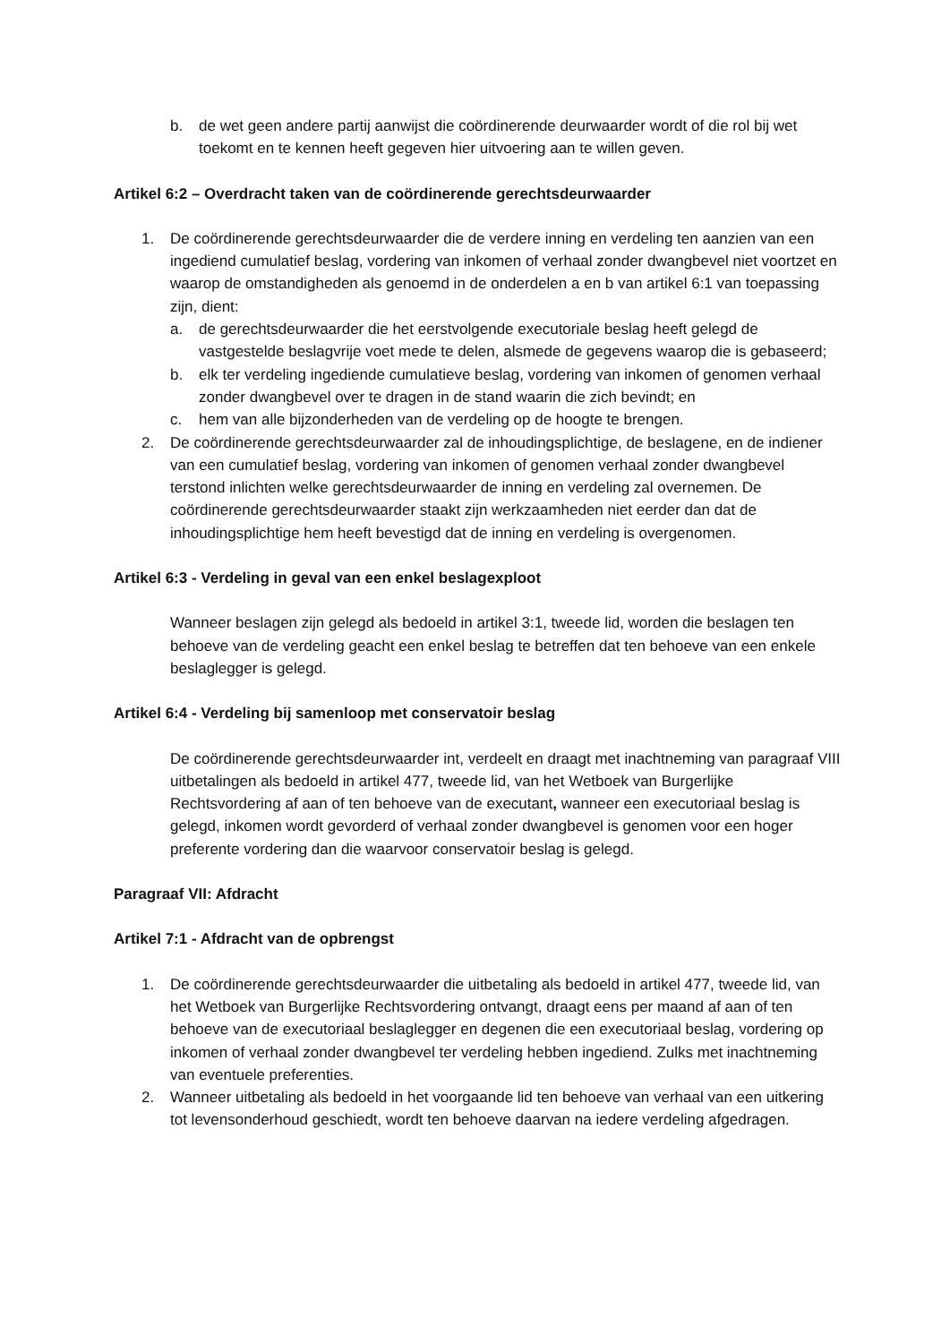b. de wet geen andere partij aanwijst die coördinerende deurwaarder wordt of die rol bij wet toekomt en te kennen heeft gegeven hier uitvoering aan te willen geven.
Artikel 6:2 – Overdracht taken van de coördinerende gerechtsdeurwaarder
1. De coördinerende gerechtsdeurwaarder die de verdere inning en verdeling ten aanzien van een ingediend cumulatief beslag, vordering van inkomen of verhaal zonder dwangbevel niet voortzet en waarop de omstandigheden als genoemd in de onderdelen a en b van artikel 6:1 van toepassing zijn, dient:
a. de gerechtsdeurwaarder die het eerstvolgende executoriale beslag heeft gelegd de vastgestelde beslagvrije voet mede te delen, alsmede de gegevens waarop die is gebaseerd;
b. elk ter verdeling ingediende cumulatieve beslag, vordering van inkomen of genomen verhaal zonder dwangbevel over te dragen in de stand waarin die zich bevindt; en
c. hem van alle bijzonderheden van de verdeling op de hoogte te brengen.
2. De coördinerende gerechtsdeurwaarder zal de inhoudingsplichtige, de beslagene, en de indiener van een cumulatief beslag, vordering van inkomen of genomen verhaal zonder dwangbevel terstond inlichten welke gerechtsdeurwaarder de inning en verdeling zal overnemen. De coördinerende gerechtsdeurwaarder staakt zijn werkzaamheden niet eerder dan dat de inhoudingsplichtige hem heeft bevestigd dat de inning en verdeling is overgenomen.
Artikel 6:3 - Verdeling in geval van een enkel beslagexploot
Wanneer beslagen zijn gelegd als bedoeld in artikel 3:1, tweede lid, worden die beslagen ten behoeve van de verdeling geacht een enkel beslag te betreffen dat ten behoeve van een enkele beslaglegger is gelegd.
Artikel 6:4 - Verdeling bij samenloop met conservatoir beslag
De coördinerende gerechtsdeurwaarder int, verdeelt en draagt met inachtneming van paragraaf VIII uitbetalingen als bedoeld in artikel 477, tweede lid, van het Wetboek van Burgerlijke Rechtsvordering af aan of ten behoeve van de executant, wanneer een executoriaal beslag is gelegd, inkomen wordt gevorderd of verhaal zonder dwangbevel is genomen voor een hoger preferente vordering dan die waarvoor conservatoir beslag is gelegd.
Paragraaf VII: Afdracht
Artikel 7:1 - Afdracht van de opbrengst
1. De coördinerende gerechtsdeurwaarder die uitbetaling als bedoeld in artikel 477, tweede lid, van het Wetboek van Burgerlijke Rechtsvordering ontvangt, draagt eens per maand af aan of ten behoeve van de executoriaal beslaglegger en degenen die een executoriaal beslag, vordering op inkomen of verhaal zonder dwangbevel ter verdeling hebben ingediend. Zulks met inachtneming van eventuele preferenties.
2. Wanneer uitbetaling als bedoeld in het voorgaande lid ten behoeve van verhaal van een uitkering tot levensonderhoud geschiedt, wordt ten behoeve daarvan na iedere verdeling afgedragen.